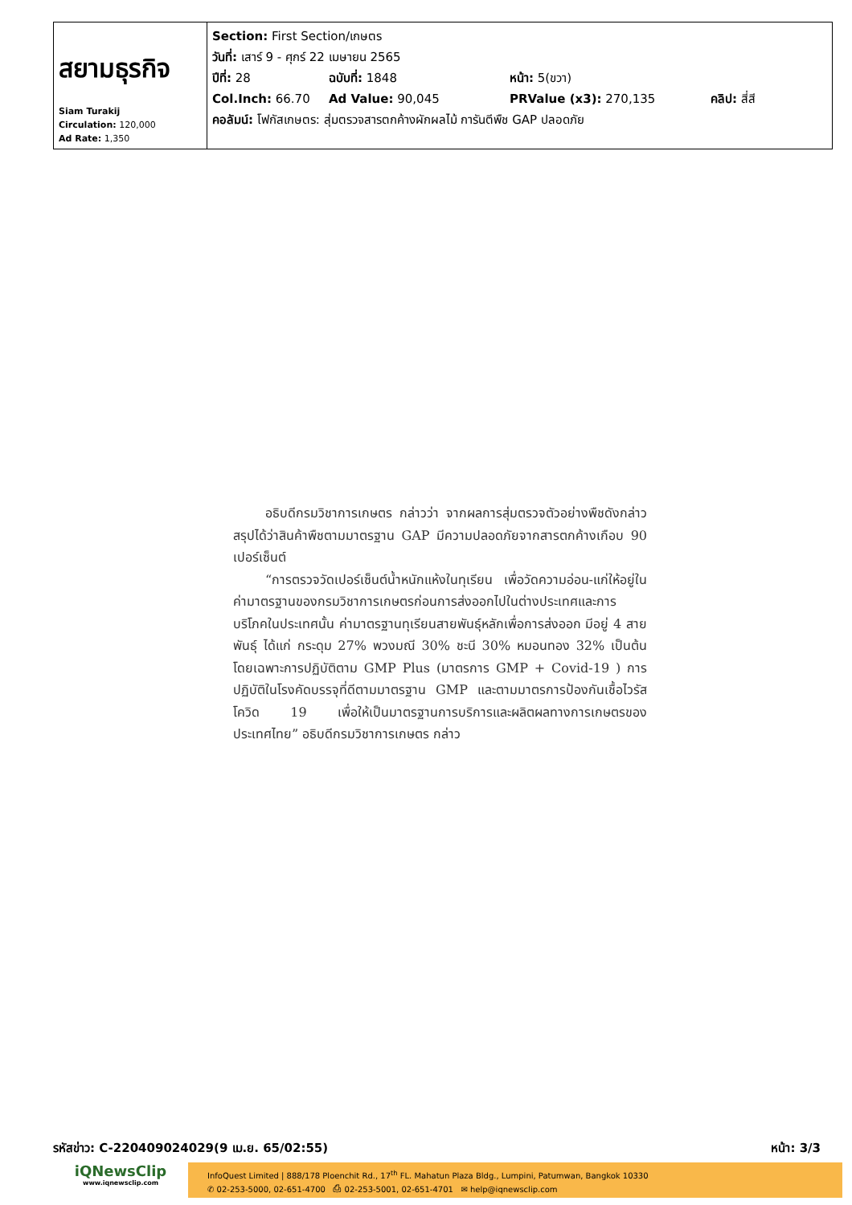| สยามธุรกิจ Siam Turakij Circulation: 120,000 Ad Rate: 1,350 | Section: First Section/เกษตร วันที่: เสาร์ 9 - ศุกร์ 22 เมษายน 2565 ปีที่: 28 ฉบับที่: 1848 หน้า: 5(ขวา) Col.Inch: 66.70 Ad Value: 90,045 PRValue (x3): 270,135 คลิป: สี่สี คอลัมน์: โฟกัสเกษตร: สุ่มตรวจสารตกค้างผักผลไม้ การันตีพืช GAP ปลอดภัย |
อธิบดีกรมวิชาการเกษตร กล่าวว่า จากผลการสุ่มตรวจตัวอย่างพืชดังกล่าวสรุปได้ว่าสินค้าพืชตามมาตรฐาน GAP มีความปลอดภัยจากสารตกค้างเกือบ 90 เปอร์เซ็นต์
“การตรวจวัดเปอร์เซ็นต์น้ำหนักแห้งในทุเรียน เพื่อวัดความอ่อน-แก่ให้อยู่ในค่ามาตรฐานของกรมวิชาการเกษตรก่อนการส่งออกไปในต่างประเทศและการบริโภคในประเทศนั้น ค่ามาตรฐานทุเรียนสายพันธุ์หลักเพื่อการส่งออก มีอยู่ 4 สายพันธุ์ ได้แก่ กระดุม 27% พวงมณี 30% ชะนี 30% หมอนทอง 32% เป็นต้น โดยเฉพาะการปฏิบัติตาม GMP Plus (มาตรการ GMP + Covid-19 ) การปฏิบัติในโรงคัดบรรจุที่ดีตามมาตรฐาน GMP และตามมาตรการป้องกันเชื้อไวรัสโควิด 19 เพื่อให้เป็นมาตรฐานการบริการและผลิตผลทางการเกษตรของประเทศไทย” อธิบดีกรมวิชาการเกษตร กล่าว
รหัสข่าว: C-220409024029(9 เม.ย. 65/02:55) หน้า: 3/3
iQNewsClip
www.iqnewsclip.com
InfoQuest Limited | 888/178 Ploenchit Rd., 17<sup>th</sup> FL. Mahatun Plaza Bldg., Lumpini, Patumwan, Bangkok 10330
✆ 02-253-5000, 02-651-4700 ⎙ 02-253-5001, 02-651-4701 ✉ help@iqnewsclip.com